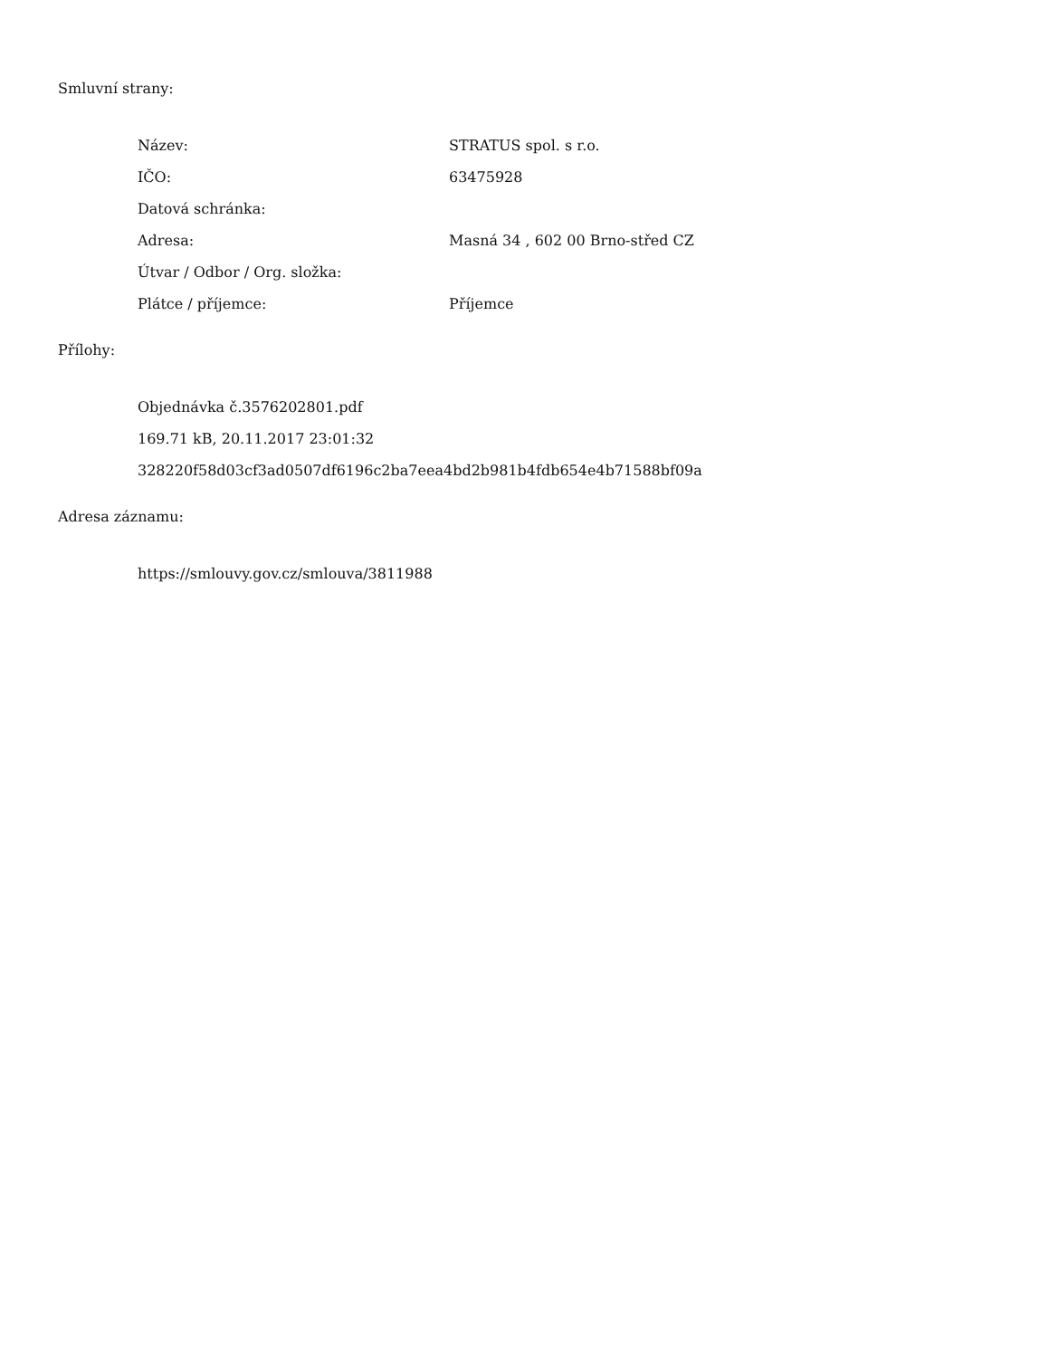Smluvní strany:
| Název: | STRATUS spol. s r.o. |
| IČO: | 63475928 |
| Datová schránka: | |
| Adresa: | Masná 34 , 602 00 Brno-střed CZ |
| Útvar / Odbor / Org. složka: | |
| Plátce / příjemce: | Příjemce |
Přílohy:
Objednávka č.3576202801.pdf
169.71 kB, 20.11.2017 23:01:32
328220f58d03cf3ad0507df6196c2ba7eea4bd2b981b4fdb654e4b71588bf09a
Adresa záznamu:
https://smlouvy.gov.cz/smlouva/3811988